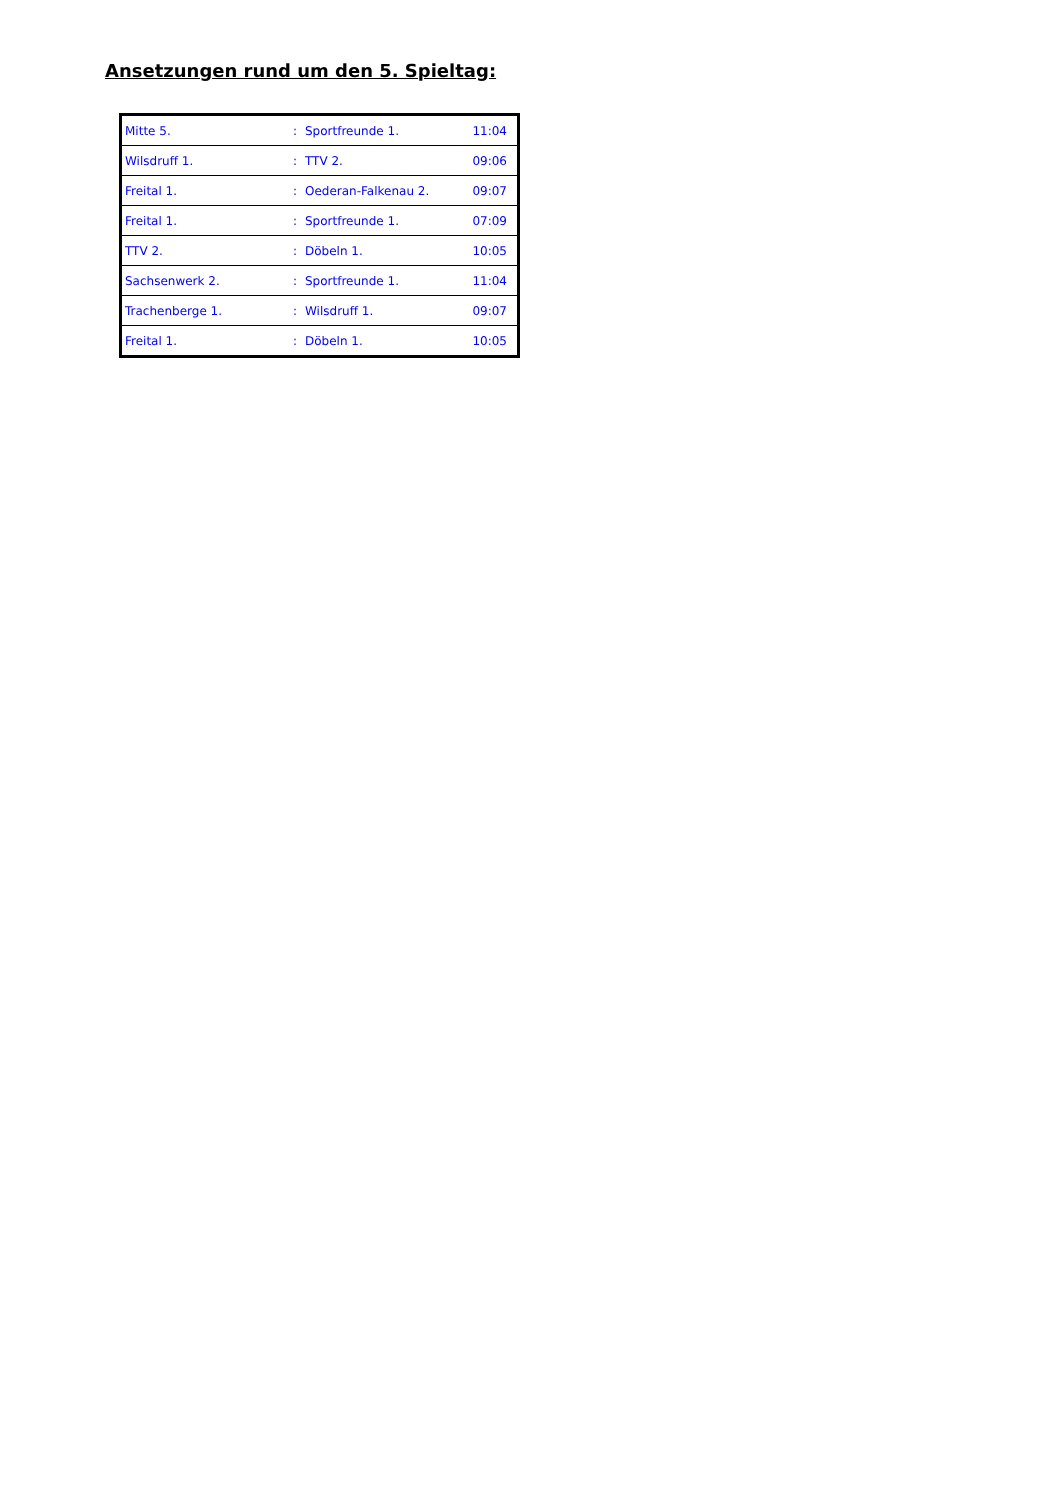Ansetzungen rund um den 5. Spieltag:
| Mitte 5. | : | Sportfreunde 1. | 11:04 |
| Wilsdruff 1. | : | TTV 2. | 09:06 |
| Freital 1. | : | Oederan-Falkenau 2. | 09:07 |
| Freital 1. | : | Sportfreunde 1. | 07:09 |
| TTV 2. | : | Döbeln 1. | 10:05 |
| Sachsenwerk 2. | : | Sportfreunde 1. | 11:04 |
| Trachenberge 1. | : | Wilsdruff 1. | 09:07 |
| Freital 1. | : | Döbeln 1. | 10:05 |